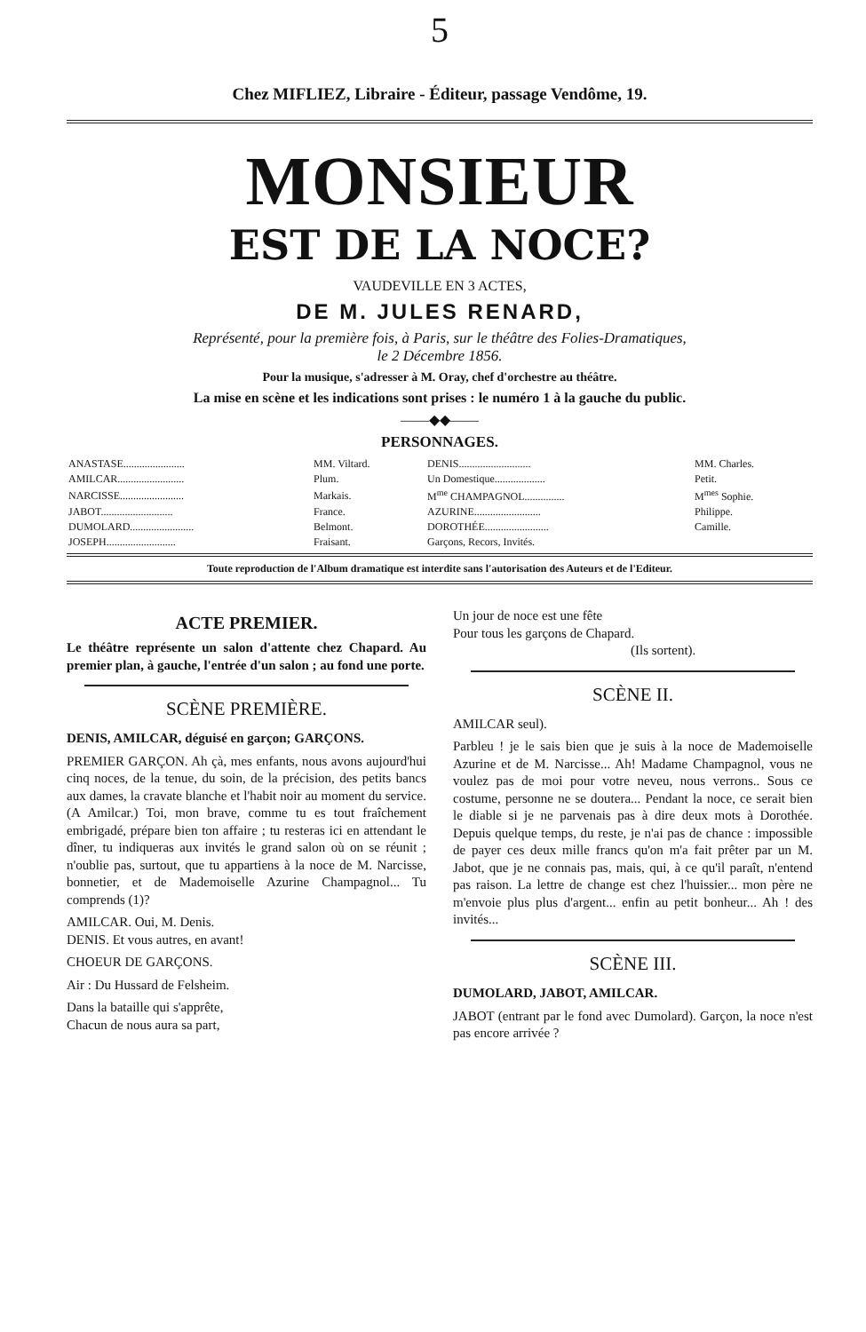5
Chez MIFLIEZ, Libraire - Éditeur, passage Vendôme, 19.
MONSIEUR
EST DE LA NOCE?
VAUDEVILLE EN 3 ACTES,
DE M. JULES RENARD,
Représenté, pour la première fois, à Paris, sur le théâtre des Folies-Dramatiques,
le 2 Décembre 1856.
Pour la musique, s'adresser à M. Oray, chef d'orchestre au théâtre.
La mise en scène et les indications sont prises : le numéro 1 à la gauche du public.
——◆◆——
PERSONNAGES.
| ANASTASE....................... | MM. Viltard. | DENIS........................... | MM. Charles. |
| AMILCAR......................... | Plum. | Un Domestique................... | Petit. |
| NARCISSE........................ | Markais. | M<sup>me</sup> CHAMPAGNOL............... | M<sup>mes</sup> Sophie. |
| JABOT........................... | France. | AZURINE......................... | Philippe. |
| DUMOLARD........................ | Belmont. | DOROTHÉE........................ | Camille. |
| JOSEPH.......................... | Fraisant. | Garçons, Recors, Invités. | |
Toute reproduction de l'Album dramatique est interdite sans l'autorisation des Auteurs et de l'Editeur.
ACTE PREMIER.
Le théâtre représente un salon d'attente chez Chapard. Au premier plan, à gauche, l'entrée d'un salon ; au fond une porte.
SCÈNE PREMIÈRE.
DENIS, AMILCAR, déguisé en garçon; GARÇONS.
PREMIER GARÇON. Ah çà, mes enfants, nous avons aujourd'hui cinq noces, de la tenue, du soin, de la précision, des petits bancs aux dames, la cravate blanche et l'habit noir au moment du service. (A Amilcar.) Toi, mon brave, comme tu es tout fraîchement embrigadé, prépare bien ton affaire ; tu resteras ici en attendant le dîner, tu indiqueras aux invités le grand salon où on se réunit ; n'oublie pas, surtout, que tu appartiens à la noce de M. Narcisse, bonnetier, et de Mademoiselle Azurine Champagnol... Tu comprends (1)?
AMILCAR. Oui, M. Denis.
DENIS. Et vous autres, en avant!
CHOEUR DE GARÇONS.
Air : Du Hussard de Felsheim.
Dans la bataille qui s'apprête,
Chacun de nous aura sa part,
Un jour de noce est une fête
Pour tous les garçons de Chapard.
(Ils sortent).
SCÈNE II.
AMILCAR seul).
Parbleu ! je le sais bien que je suis à la noce de Mademoiselle Azurine et de M. Narcisse... Ah! Madame Champagnol, vous ne voulez pas de moi pour votre neveu, nous verrons.. Sous ce costume, personne ne se doutera... Pendant la noce, ce serait bien le diable si je ne parvenais pas à dire deux mots à Dorothée. Depuis quelque temps, du reste, je n'ai pas de chance : impossible de payer ces deux mille francs qu'on m'a fait prêter par un M. Jabot, que je ne connais pas, mais, qui, à ce qu'il paraît, n'entend pas raison. La lettre de change est chez l'huissier... mon père ne m'envoie plus plus d'argent... enfin au petit bonheur... Ah ! des invités...
SCÈNE III.
DUMOLARD, JABOT, AMILCAR.
JABOT (entrant par le fond avec Dumolard). Garçon, la noce n'est pas encore arrivée ?